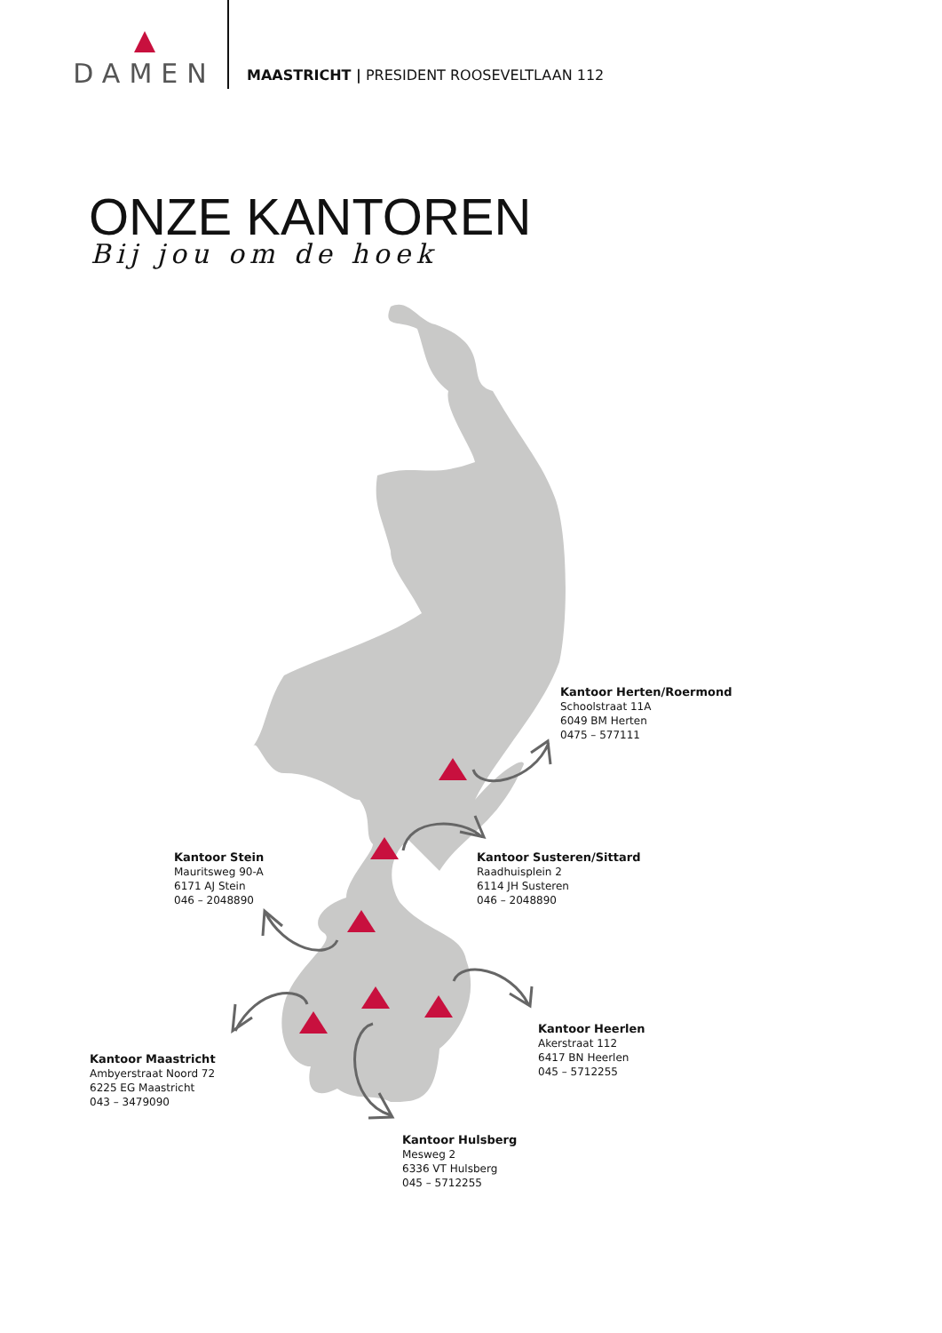DAMEN
MAASTRICHT | PRESIDENT ROOSEVELTLAAN 112
ONZE KANTOREN
Bij jou om de hoek
Kantoor Herten/Roermond
Schoolstraat 11A
6049 BM Herten
0475 – 577111
Kantoor Stein
Mauritsweg 90-A
6171 AJ Stein
046 – 2048890
Kantoor Susteren/Sittard
Raadhuisplein 2
6114 JH Susteren
046 – 2048890
Kantoor Heerlen
Akerstraat 112
6417 BN Heerlen
045 – 5712255
Kantoor Maastricht
Ambyerstraat Noord 72
6225 EG Maastricht
043 – 3479090
Kantoor Hulsberg
Mesweg 2
6336 VT Hulsberg
045 – 5712255